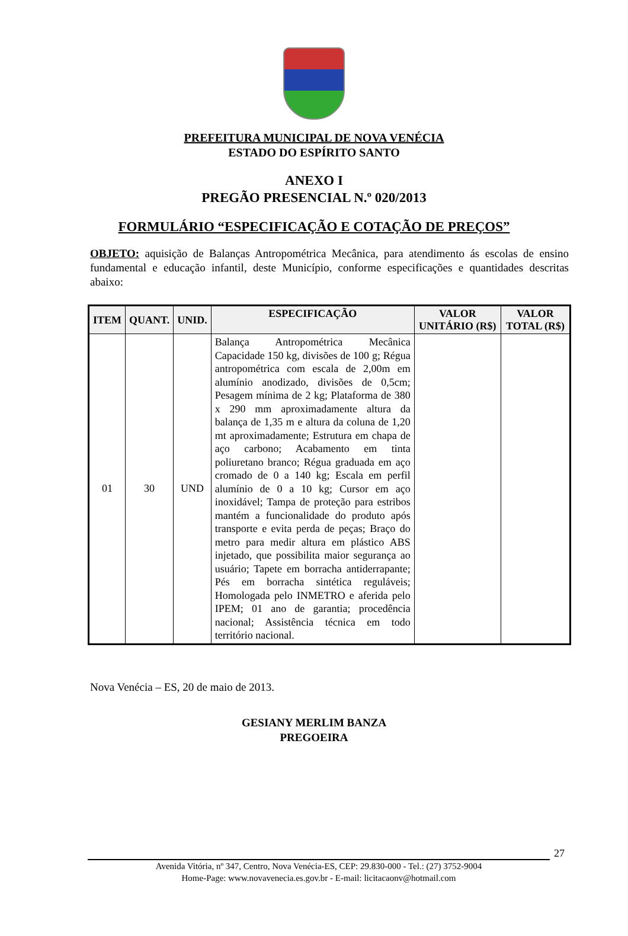PREFEITURA MUNICIPAL DE NOVA VENÉCIA
ESTADO DO ESPÍRITO SANTO
ANEXO I
PREGÃO PRESENCIAL N.º 020/2013
FORMULÁRIO “ESPECIFICAÇÃO E COTAÇÃO DE PREÇOS”
OBJETO: aquisição de Balanças Antropométrica Mecânica, para atendimento ás escolas de ensino fundamental e educação infantil, deste Município, conforme especificações e quantidades descritas abaixo:
| ITEM | QUANT. | UNID. | ESPECIFICAÇÃO | VALOR UNITÁRIO (R$) | VALOR TOTAL (R$) |
| --- | --- | --- | --- | --- | --- |
| 01 | 30 | UND | Balança Antropométrica Mecânica Capacidade 150 kg, divisões de 100 g; Régua antropométrica com escala de 2,00m em alumínio anodizado, divisões de 0,5cm; Pesagem mínima de 2 kg; Plataforma de 380 x 290 mm aproximadamente altura da balança de 1,35 m e altura da coluna de 1,20 mt aproximadamente; Estrutura em chapa de aço carbono; Acabamento em tinta poliuretano branco; Régua graduada em aço cromado de 0 a 140 kg; Escala em perfil alumínio de 0 a 10 kg; Cursor em aço inoxidável; Tampa de proteção para estribos mantém a funcionalidade do produto após transporte e evita perda de peças; Braço do metro para medir altura em plástico ABS injetado, que possibilita maior segurança ao usuário; Tapete em borracha antiderrapante; Pés em borracha sintética reguláveis; Homologada pelo INMETRO e aferida pelo IPEM; 01 ano de garantia; procedência nacional; Assistência técnica em todo território nacional. | | |
Nova Venécia – ES, 20 de maio de 2013.
GESIANY MERLIM BANZA
PREGOEIRA
27
Avenida Vitória, nº 347, Centro, Nova Venécia-ES, CEP: 29.830-000 - Tel.: (27) 3752-9004
Home-Page: www.novavenecia.es.gov.br - E-mail: licitacaonv@hotmail.com